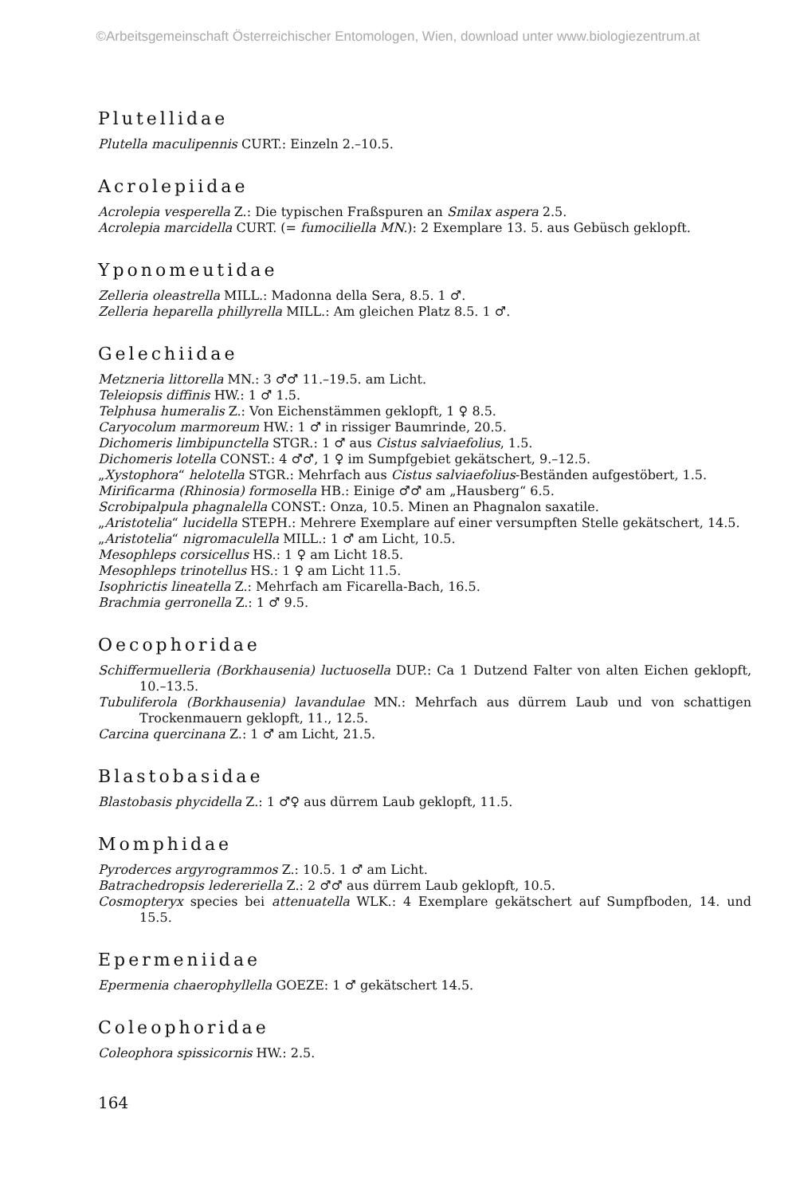©Arbeitsgemeinschaft Österreichischer Entomologen, Wien, download unter www.biologiezentrum.at
Plutellidae
Plutella maculipennis CURT.: Einzeln 2.–10.5.
Acrolepiidae
Acrolepia vesperella Z.: Die typischen Fraßspuren an Smilax aspera 2.5.
Acrolepia marcidella CURT. (= fumociliella MN.): 2 Exemplare 13. 5. aus Gebüsch geklopft.
Yponomeutidae
Zelleria oleastrella MILL.: Madonna della Sera, 8.5. 1 ♂.
Zelleria heparella phillyrella MILL.: Am gleichen Platz 8.5. 1 ♂.
Gelechiidae
Metzneria littorella MN.: 3 ♂♂ 11.–19.5. am Licht.
Teleiopsis diffinis HW.: 1 ♂ 1.5.
Telphusa humeralis Z.: Von Eichenstämmen geklopft, 1 ♀ 8.5.
Caryocolum marmoreum HW.: 1 ♂ in rissiger Baumrinde, 20.5.
Dichomeris limbipunctella STGR.: 1 ♂ aus Cistus salviaefolius, 1.5.
Dichomeris lotella CONST.: 4 ♂♂, 1 ♀ im Sumpfgebiet gekätschert, 9.–12.5.
„Xystophora“ helotella STGR.: Mehrfach aus Cistus salviaefolius-Beständen aufgestöbert, 1.5.
Mirificarma (Rhinosia) formosella HB.: Einige ♂♂ am „Hausberg“ 6.5.
Scrobipalpula phagnalella CONST.: Onza, 10.5. Minen an Phagnalon saxatile.
„Aristotelia“ lucidella STEPH.: Mehrere Exemplare auf einer versumpften Stelle gekätschert, 14.5.
„Aristotelia“ nigromaculella MILL.: 1 ♂ am Licht, 10.5.
Mesophleps corsicellus HS.: 1 ♀ am Licht 18.5.
Mesophleps trinotellus HS.: 1 ♀ am Licht 11.5.
Isophrictis lineatella Z.: Mehrfach am Ficarella-Bach, 16.5.
Brachmia gerronella Z.: 1 ♂ 9.5.
Oecophoridae
Schiffermuelleria (Borkhausenia) luctuosella DUP.: Ca 1 Dutzend Falter von alten Eichen geklopft, 10.–13.5.
Tubuliferola (Borkhausenia) lavandulae MN.: Mehrfach aus dürrem Laub und von schattigen Trockenmauern geklopft, 11., 12.5.
Carcina quercinana Z.: 1 ♂ am Licht, 21.5.
Blastobasidae
Blastobasis phycidella Z.: 1 ♂♀ aus dürrem Laub geklopft, 11.5.
Momphidae
Pyroderces argyrogrammos Z.: 10.5. 1 ♂ am Licht.
Batrachedropsis ledereriella Z.: 2 ♂♂ aus dürrem Laub geklopft, 10.5.
Cosmopteryx species bei attenuatella WLK.: 4 Exemplare gekätschert auf Sumpfboden, 14. und 15.5.
Epermeniidae
Epermenia chaerophyllella GOEZE: 1 ♂ gekätschert 14.5.
Coleophoridae
Coleophora spissicornis HW.: 2.5.
164